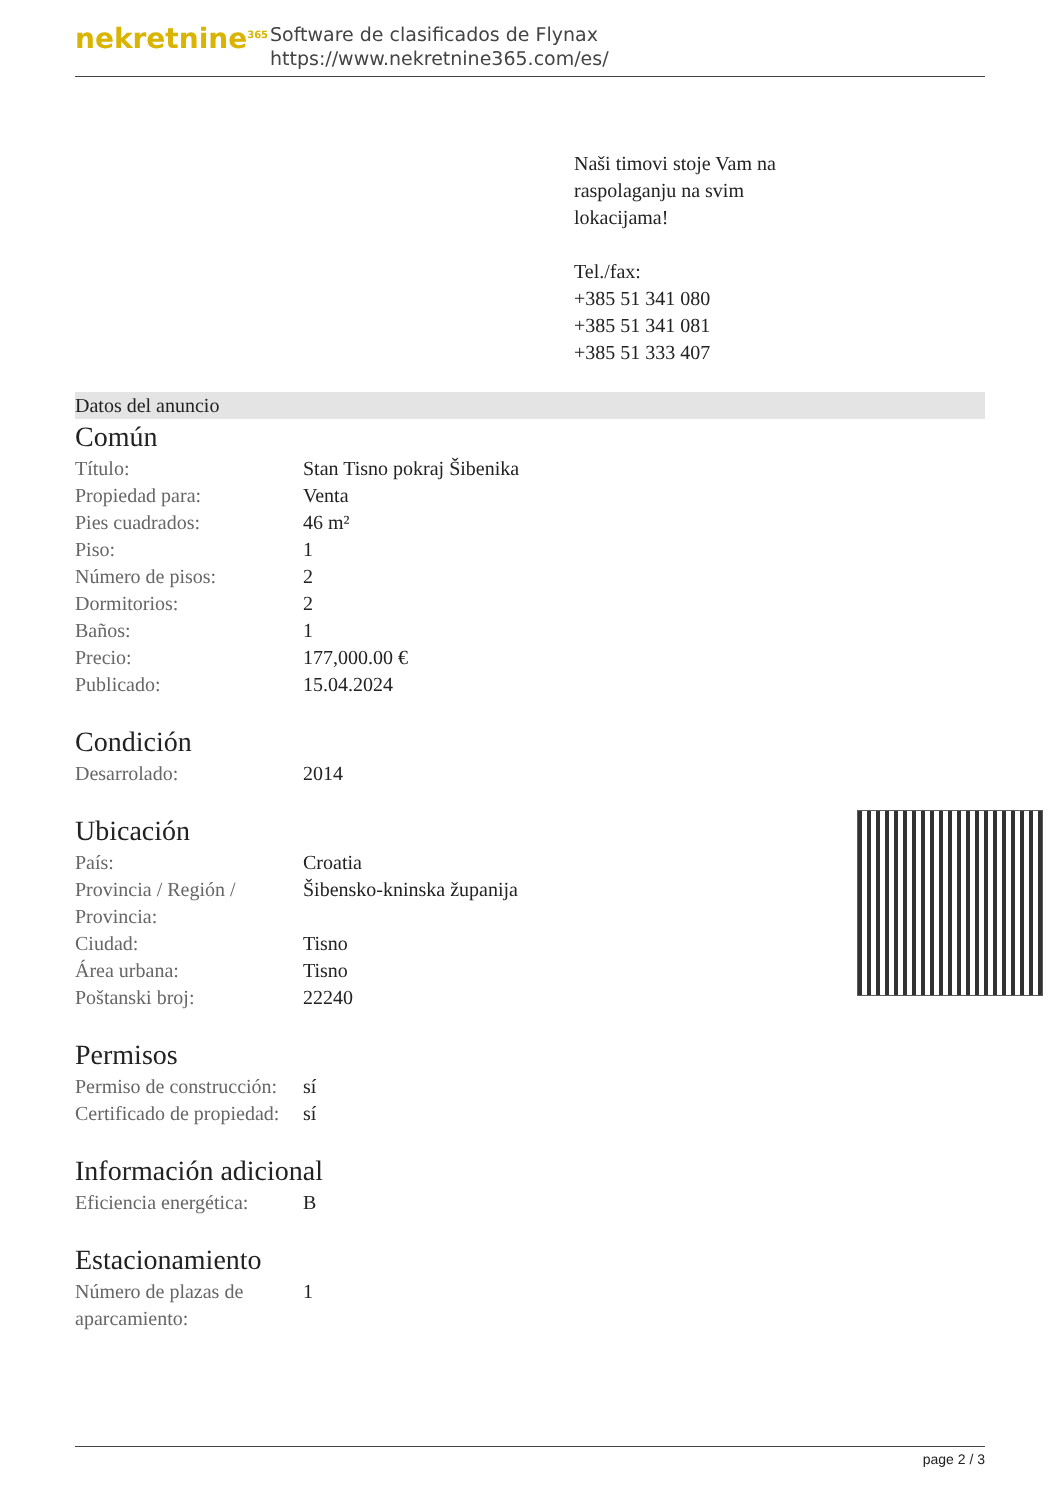nekretnine<sup>365</sup>
Software de clasificados de Flynax
https://www.nekretnine365.com/es/
Naši timovi stoje Vam na
raspolaganju na svim
lokacijama!
Tel./fax:
+385 51 341 080
+385 51 341 081
+385 51 333 407
Datos del anuncio
Común
| Título: | Stan Tisno pokraj Šibenika |
| Propiedad para: | Venta |
| Pies cuadrados: | 46 m² |
| Piso: | 1 |
| Número de pisos: | 2 |
| Dormitorios: | 2 |
| Baños: | 1 |
| Precio: | 177,000.00 € |
| Publicado: | 15.04.2024 |
Condición
| Desarrolado: | 2014 |
Ubicación
| País: | Croatia |
| Provincia / Región / Provincia: | Šibensko-kninska županija |
| Ciudad: | Tisno |
| Área urbana: | Tisno |
| Poštanski broj: | 22240 |
Permisos
| Permiso de construcción: | sí |
| Certificado de propiedad: | sí |
Información adicional
| Eficiencia energética: | B |
Estacionamiento
| Número de plazas de aparcamiento: | 1 |
page 2 / 3